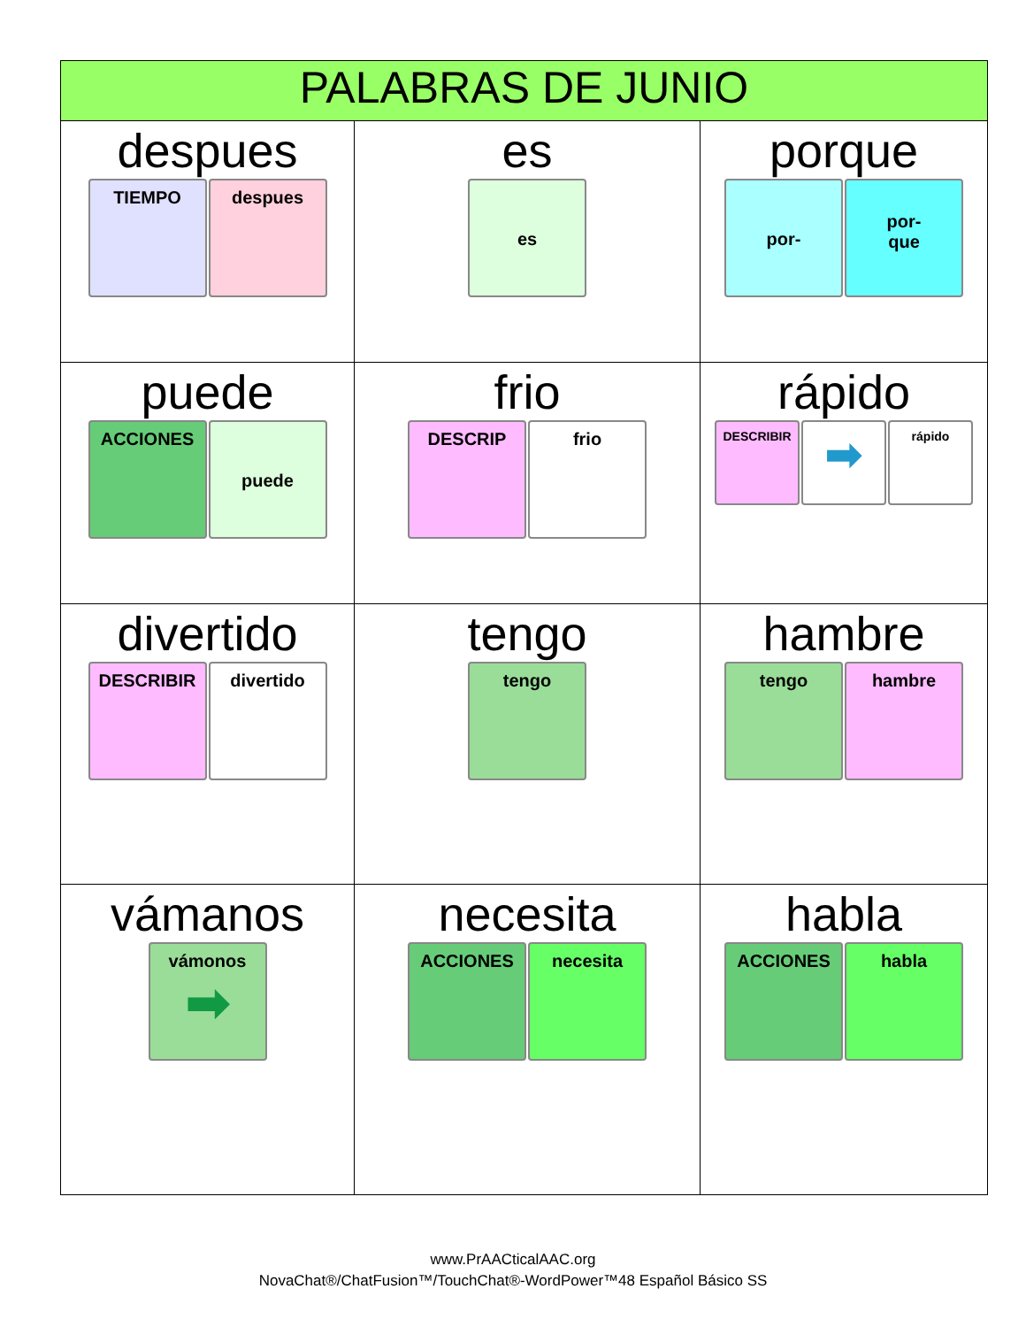| PALABRAS DE JUNIO | | |
| --- | --- | --- |
| despues TIEMPO despues | es es | porque por- por- que |
| puede ACCIONES puede | frio DESCRIP frio | rápido DESCRIBIR ➡ rápido |
| divertido DESCRIBIR divertido | tengo tengo | hambre tengo hambre |
| vámanos vámonos ➡ | necesita ACCIONES necesita | habla ACCIONES habla |
www.PrAACticalAAC.org
NovaChat®/ChatFusion™/TouchChat®-WordPower™48 Español Básico SS